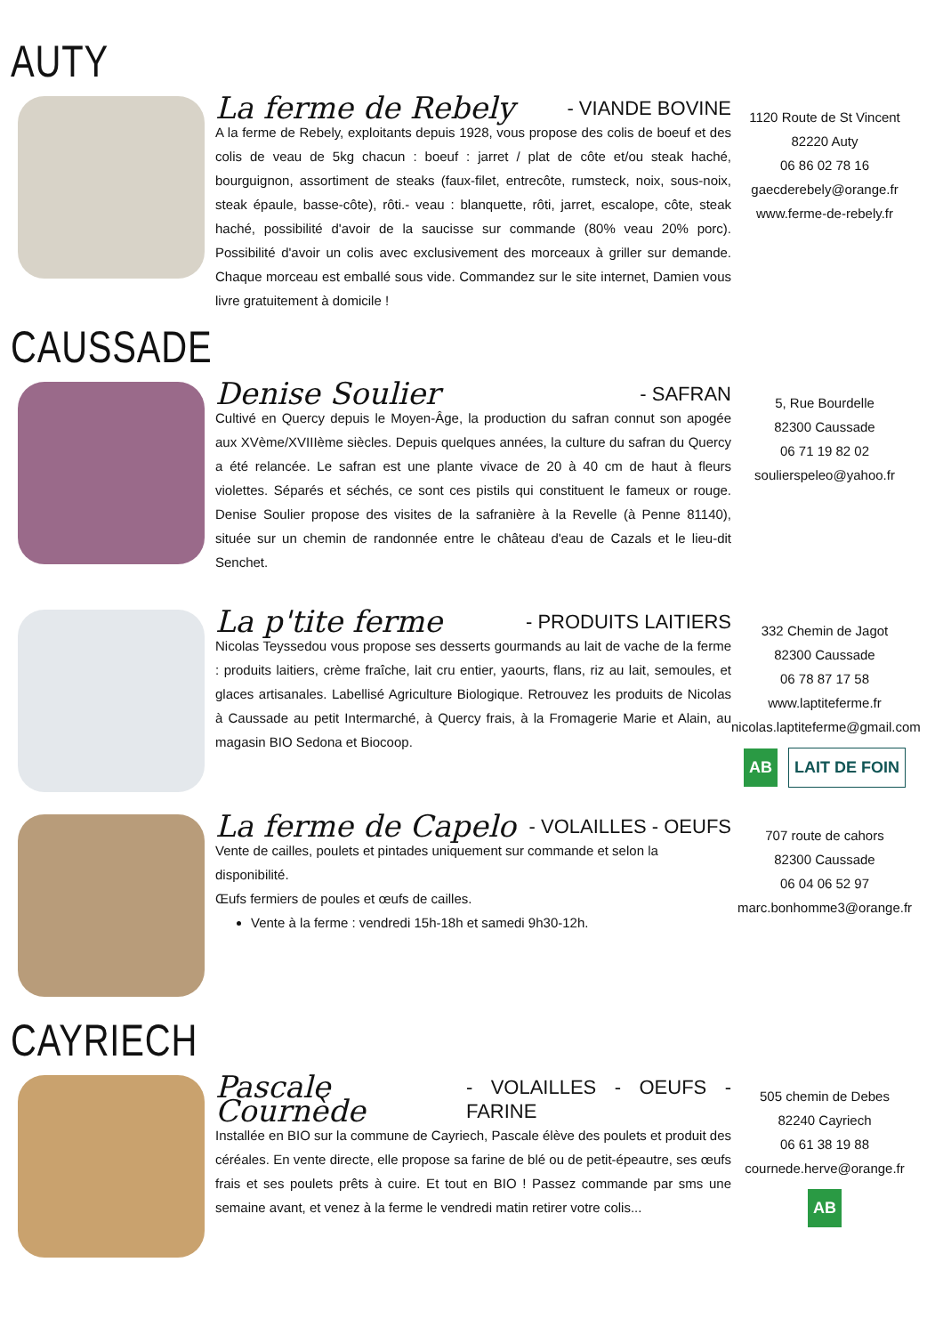AUTY
La ferme de Rebely - VIANDE BOVINE
A la ferme de Rebely, exploitants depuis 1928, vous propose des colis de boeuf et des colis de veau de 5kg chacun : boeuf : jarret / plat de côte et/ou steak haché, bourguignon, assortiment de steaks (faux-filet, entrecôte, rumsteck, noix, sous-noix, steak épaule, basse-côte), rôti.- veau : blanquette, rôti, jarret, escalope, côte, steak haché, possibilité d'avoir de la saucisse sur commande (80% veau 20% porc). Possibilité d'avoir un colis avec exclusivement des morceaux à griller sur demande. Chaque morceau est emballé sous vide. Commandez sur le site internet, Damien vous livre gratuitement à domicile !
1120 Route de St Vincent
82220 Auty
06 86 02 78 16
gaecderebely@orange.fr
www.ferme-de-rebely.fr
CAUSSADE
Denise Soulier - SAFRAN
Cultivé en Quercy depuis le Moyen-Âge, la production du safran connut son apogée aux XVème/XVIIIème siècles. Depuis quelques années, la culture du safran du Quercy a été relancée. Le safran est une plante vivace de 20 à 40 cm de haut à fleurs violettes. Séparés et séchés, ce sont ces pistils qui constituent le fameux or rouge. Denise Soulier propose des visites de la safranière à la Revelle (à Penne 81140), située sur un chemin de randonnée entre le château d'eau de Cazals et le lieu-dit Senchet.
5, Rue Bourdelle
82300 Caussade
06 71 19 82 02
soulierspeleo@yahoo.fr
La p'tite ferme - PRODUITS LAITIERS
Nicolas Teyssedou vous propose ses desserts gourmands au lait de vache de la ferme : produits laitiers, crème fraîche, lait cru entier, yaourts, flans, riz au lait, semoules, et glaces artisanales. Labellisé Agriculture Biologique. Retrouvez les produits de Nicolas à Caussade au petit Intermarché, à Quercy frais, à la Fromagerie Marie et Alain, au magasin BIO Sedona et Biocoop.
332 Chemin de Jagot
82300 Caussade
06 78 87 17 58
www.laptiteferme.fr
nicolas.laptiteferme@gmail.com
AB LAIT DE FOIN
La ferme de Capelo - VOLAILLES - OEUFS
Vente de cailles, poulets et pintades uniquement sur commande et selon la disponibilité.
Œufs fermiers de poules et œufs de cailles.
Vente à la ferme : vendredi 15h-18h et samedi 9h30-12h.
707 route de cahors
82300 Caussade
06 04 06 52 97
marc.bonhomme3@orange.fr
CAYRIECH
Pascale Cournède - VOLAILLES - OEUFS - FARINE
Installée en BIO sur la commune de Cayriech, Pascale élève des poulets et produit des céréales. En vente directe, elle propose sa farine de blé ou de petit-épeautre, ses œufs frais et ses poulets prêts à cuire. Et tout en BIO ! Passez commande par sms une semaine avant, et venez à la ferme le vendredi matin retirer votre colis...
505 chemin de Debes
82240 Cayriech
06 61 38 19 88
cournede.herve@orange.fr
AB